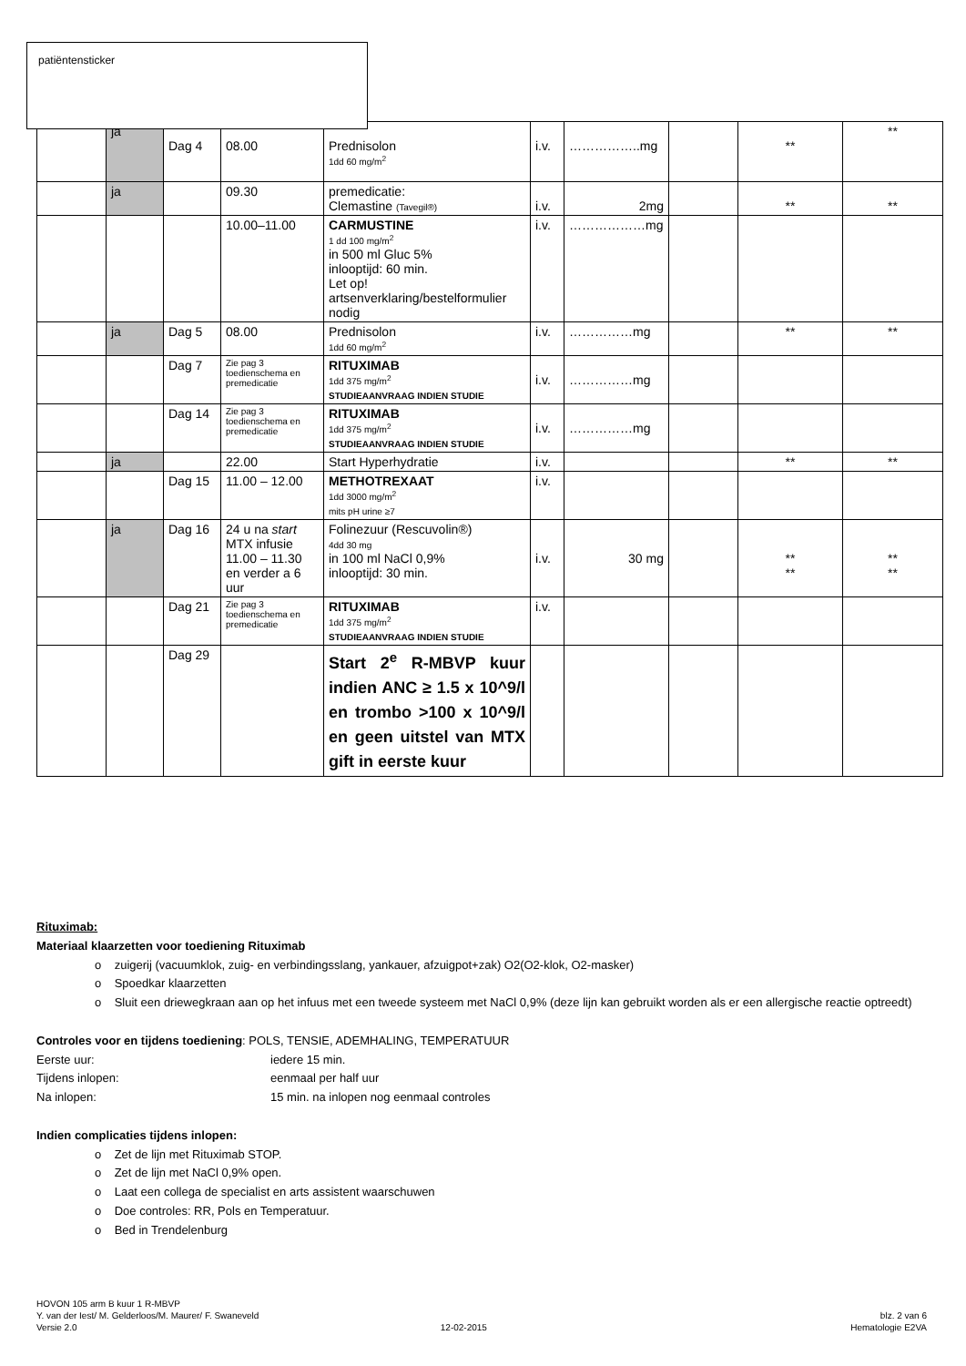| | ja | Dag 4 | 08.00 | Prednisolon 1dd 60 mg/m<sup>2</sup> | i.v. | ……………..mg | | ** | ** |
| | ja | | 09.30 | premedicatie: Clemastine (Tavegil®) | i.v. | 2mg | | ** | ** |
| | | | 10.00–11.00 | CARMUSTINE 1 dd 100 mg/m<sup>2</sup> in 500 ml Gluc 5% inlooptijd: 60 min. Let op! artsenverklaring/bestelformulier nodig | i.v. | ………………mg | | | |
| | ja | Dag 5 | 08.00 | Prednisolon 1dd 60 mg/m<sup>2</sup> | i.v. | ……………mg | | ** | ** |
| | | Dag 7 | Zie pag 3 toedienschema en premedicatie | RITUXIMAB 1dd 375 mg/m<sup>2</sup> STUDIEAANVRAAG INDIEN STUDIE | i.v. | ……………mg | | | |
| | | Dag 14 | Zie pag 3 toedienschema en premedicatie | RITUXIMAB 1dd 375 mg/m<sup>2</sup> STUDIEAANVRAAG INDIEN STUDIE | i.v. | ……………mg | | | |
| | ja | | 22.00 | Start Hyperhydratie | i.v. | | | ** | ** |
| | | Dag 15 | 11.00 – 12.00 | METHOTREXAAT 1dd 3000 mg/m<sup>2</sup> mits pH urine ≥7 | i.v. | | | | |
| | ja | Dag 16 | 24 u na start MTX infusie 11.00 – 11.30 en verder a 6 uur | Folinezuur (Rescuvolin®) 4dd 30 mg in 100 ml NaCl 0,9% inlooptijd: 30 min. | i.v. | 30 mg | | ** ** | ** ** |
| | | Dag 21 | Zie pag 3 toedienschema en premedicatie | RITUXIMAB 1dd 375 mg/m<sup>2</sup> STUDIEAANVRAAG INDIEN STUDIE | i.v. | | | | |
| | | Dag 29 | | Start 2<sup>e</sup> R-MBVP kuur indien ANC ≥ 1.5 x 10^9/l en trombo >100 x 10^9/l en geen uitstel van MTX gift in eerste kuur | | | | | |
patiëntensticker
Rituximab:
Materiaal klaarzetten voor toediening Rituximab
o zuigerij (vacuumklok, zuig- en verbindingsslang, yankauer, afzuigpot+zak) O2(O2-klok, O2-masker)
o Spoedkar klaarzetten
o Sluit een driewegkraan aan op het infuus met een tweede systeem met NaCl 0,9% (deze lijn kan gebruikt worden als er een allergische reactie optreedt)
Controles voor en tijdens toediening: POLS, TENSIE, ADEMHALING, TEMPERATUUR
Eerste uur: iedere 15 min.
Tijdens inlopen: eenmaal per half uur
Na inlopen: 15 min. na inlopen nog eenmaal controles
Indien complicaties tijdens inlopen:
o Zet de lijn met Rituximab STOP.
o Zet de lijn met NaCl 0,9% open.
o Laat een collega de specialist en arts assistent waarschuwen
o Doe controles: RR, Pols en Temperatuur.
o Bed in Trendelenburg
HOVON 105 arm B kuur 1 R-MBVP
Y. van der Iest/ M. Gelderloos/M. Maurer/ F. Swaneveld blz. 2 van 6
Versie 2.0 12-02-2015 Hematologie E2VA